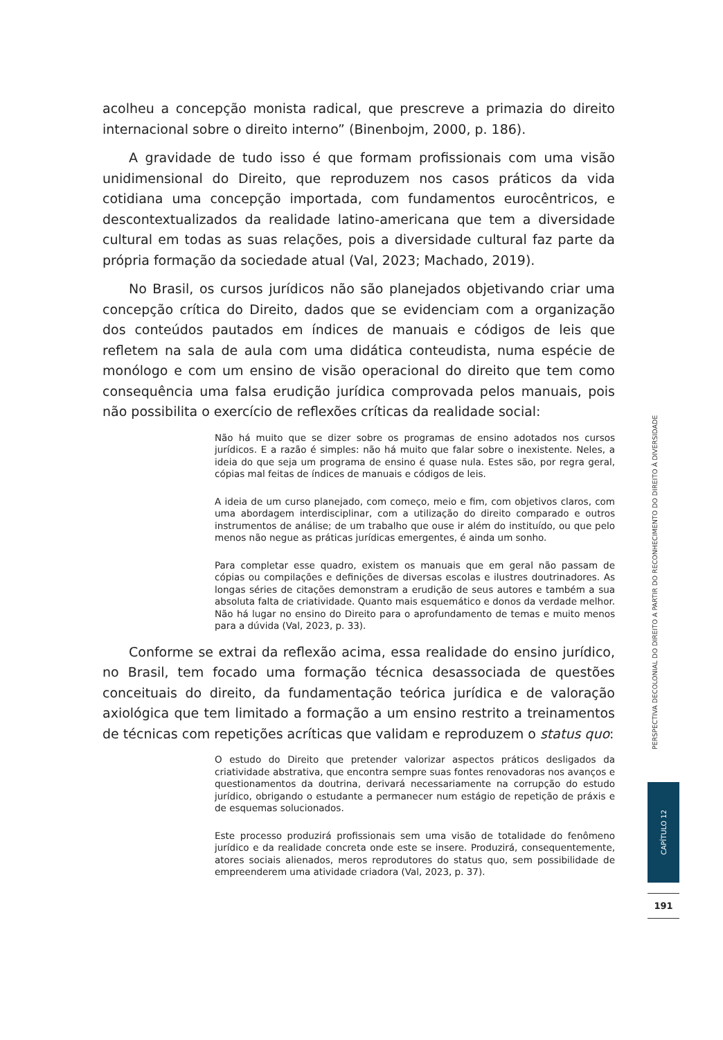acolheu a concepção monista radical, que prescreve a primazia do direito internacional sobre o direito interno” (Binenbojm, 2000, p. 186).
A gravidade de tudo isso é que formam profissionais com uma visão unidimensional do Direito, que reproduzem nos casos práticos da vida cotidiana uma concepção importada, com fundamentos eurocêntricos, e descontextualizados da realidade latino-americana que tem a diversidade cultural em todas as suas relações, pois a diversidade cultural faz parte da própria formação da sociedade atual (Val, 2023; Machado, 2019).
No Brasil, os cursos jurídicos não são planejados objetivando criar uma concepção crítica do Direito, dados que se evidenciam com a organização dos conteúdos pautados em índices de manuais e códigos de leis que refletem na sala de aula com uma didática conteudista, numa espécie de monólogo e com um ensino de visão operacional do direito que tem como consequência uma falsa erudição jurídica comprovada pelos manuais, pois não possibilita o exercício de reflexões críticas da realidade social:
Não há muito que se dizer sobre os programas de ensino adotados nos cursos jurídicos. E a razão é simples: não há muito que falar sobre o inexistente. Neles, a ideia do que seja um programa de ensino é quase nula. Estes são, por regra geral, cópias mal feitas de índices de manuais e códigos de leis.
A ideia de um curso planejado, com começo, meio e fim, com objetivos claros, com uma abordagem interdisciplinar, com a utilização do direito comparado e outros instrumentos de análise; de um trabalho que ouse ir além do instituído, ou que pelo menos não negue as práticas jurídicas emergentes, é ainda um sonho.
Para completar esse quadro, existem os manuais que em geral não passam de cópias ou compilações e definições de diversas escolas e ilustres doutrinadores. As longas séries de citações demonstram a erudição de seus autores e também a sua absoluta falta de criatividade. Quanto mais esquemático e donos da verdade melhor. Não há lugar no ensino do Direito para o aprofundamento de temas e muito menos para a dúvida (Val, 2023, p. 33).
Conforme se extrai da reflexão acima, essa realidade do ensino jurídico, no Brasil, tem focado uma formação técnica desassociada de questões conceituais do direito, da fundamentação teórica jurídica e de valoração axiológica que tem limitado a formação a um ensino restrito a treinamentos de técnicas com repetições acríticas que validam e reproduzem o status quo:
O estudo do Direito que pretender valorizar aspectos práticos desligados da criatividade abstrativa, que encontra sempre suas fontes renovadoras nos avanços e questionamentos da doutrina, derivará necessariamente na corrupção do estudo jurídico, obrigando o estudante a permanecer num estágio de repetição de práxis e de esquemas solucionados.
Este processo produzirá profissionais sem uma visão de totalidade do fenômeno jurídico e da realidade concreta onde este se insere. Produzirá, consequentemente, atores sociais alienados, meros reprodutores do status quo, sem possibilidade de empreenderem uma atividade criadora (Val, 2023, p. 37).
PERSPECTIVA DECOLONIAL DO DIREITO A PARTIR DO RECONHECIMENTO DO DIREITO À DIVERSIDADE
CAPÍTULO 12
191